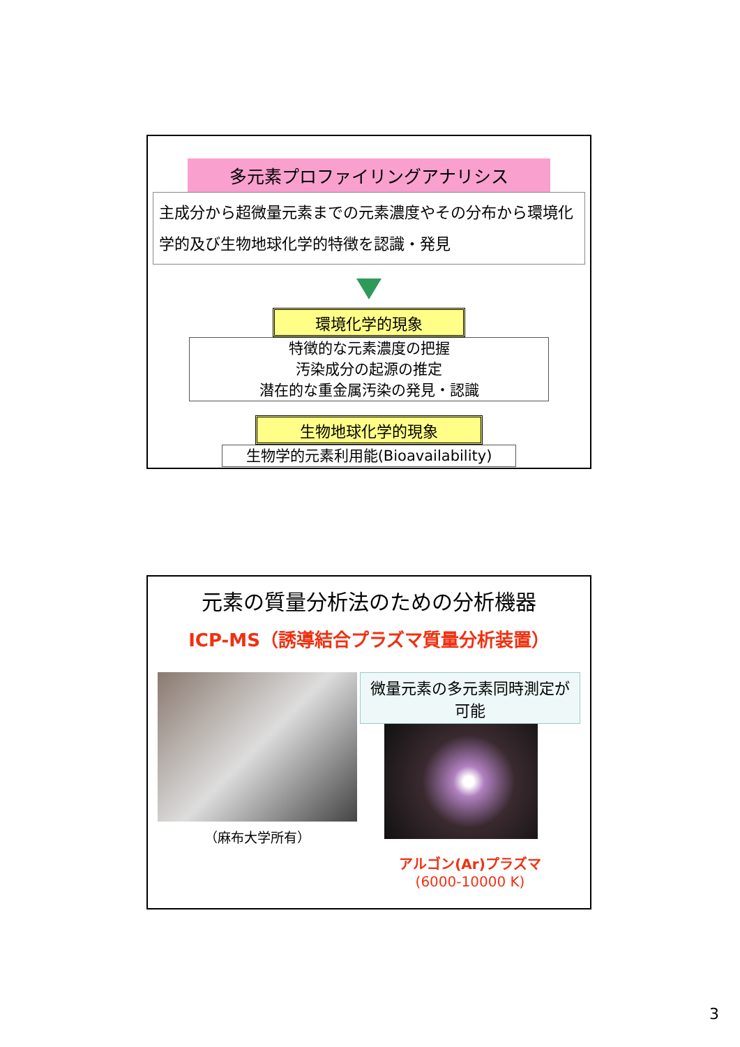多元素プロファイリングアナリシス
主成分から超微量元素までの元素濃度やその分布から環境化学的及び生物地球化学的特徴を認識・発見
環境化学的現象
特徴的な元素濃度の把握
汚染成分の起源の推定
潜在的な重金属汚染の発見・認識
生物地球化学的現象
生物学的元素利用能(Bioavailability)
元素の質量分析法のための分析機器
ICP-MS（誘導結合プラズマ質量分析装置）
（麻布大学所有）
微量元素の多元素同時測定が可能
アルゴン(Ar)プラズマ
(6000-10000 K)
3